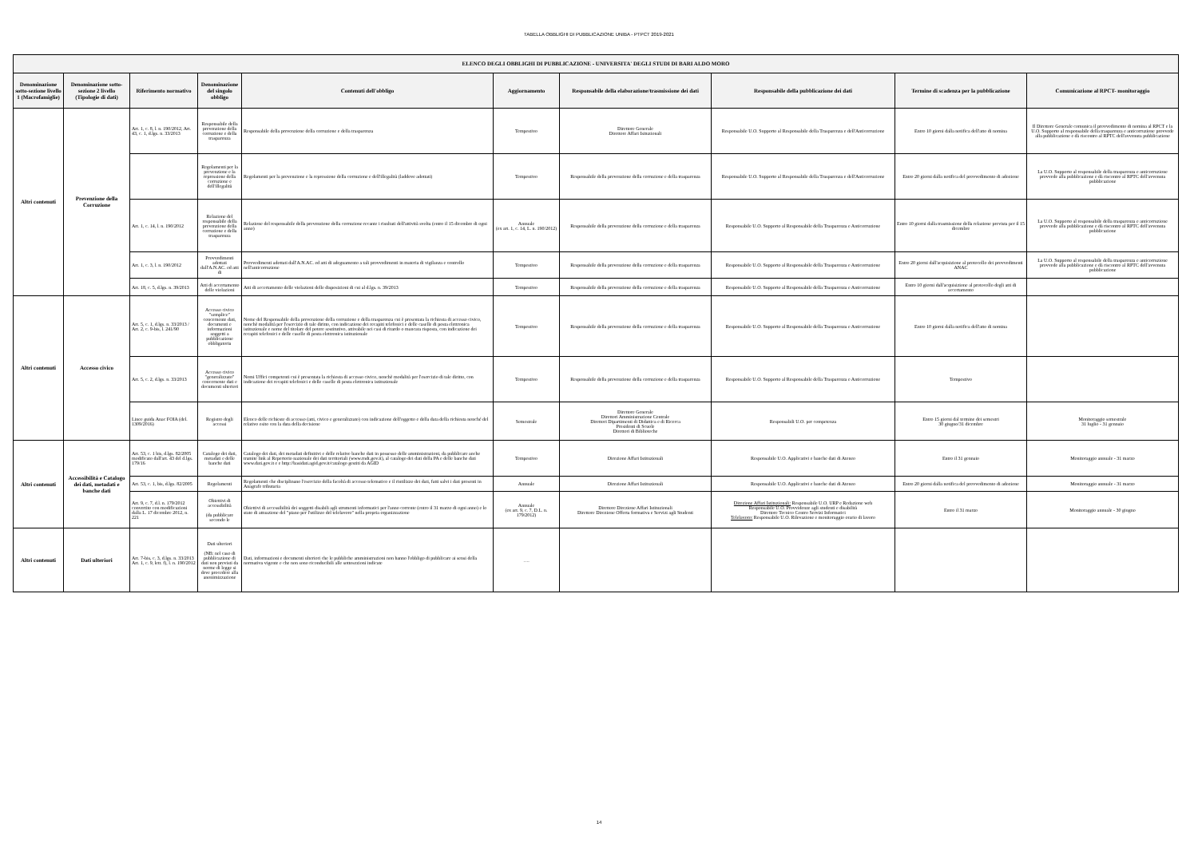TABELLA OBBLIGHI DI PUBBLICAZIONE UNIBA - PTPCT 2019-2021
| ELENCO DEGLI OBBLIGHI DI PUBBLICAZIONE - UNIVERSITA' DEGLI STUDI DI BARI ALDO MORO | | | | | | | | | |
| --- | --- | --- | --- | --- | --- | --- | --- | --- | --- |
| Denominazione sotto-sezione livello 1 (Macrofamiglie) | Denominazione sotto-sezione 2 livello (Tipologie di dati) | Riferimento normativo | Denominazione del singolo obbligo | Contenuti dell'obbligo | Aggiornamento | Responsabile della elaborazione/trasmissione dei dati | Responsabile della pubblicazione dei dati | Termine di scadenza per la pubblicazione | Comunicazione al RPCT- monitoraggio |
| Altri contenuti | Prevenzione della Corruzione | Art. 1, c. 8, l. n. 190/2012, Art. 43, c. 1, d.lgs. n. 33/2013 | Responsabile della prevenzione della corruzione e della trasparenza | Responsabile della prevenzione della corruzione e della trasparenza | Tempestivo | Direttore Generale Direttore Affari Isituzionali | Responsabile U.O. Supporto al Responsabile della Trasparenza e dell'Anticorruzione | Entro 10 giorni dalla notifica dell'atto di nomina | Il Direttore Generale comunica il provvedimento di nomina al RPCT e la U.O. Supporto al responsabile della trasparenza e anticorruzione provvede alla pubblicazione e dà riscontro al RPTC dell'avvenuta pubblicazione |
| | | | Regolamenti per la prevenzione e la repressione della corruzione e dell'illegalità | Regolamenti per la prevenzione e la repressione della corruzione e dell'illegalità (laddove adottati) | Tempestivo | Responsabile della prevenzione della corruzione e della trasparenza | Responsabile U.O. Supporto al Responsabile della Trasparenza e dell'Anticorruzione | Entro 20 giorni dalla notifica del provvedimento di adozione | La U.O. Supporto al responsabile della trasparenza e anticorruzione provvede alla pubblicazione e dà riscontro al RPTC dell'avvenuta pubblicazione |
| | | Art. 1, c. 14, l. n. 190/2012 | Relazione del responsabile della prevenzione della corruzione e della trasparenza | Relazione del responsabile della prevenzione della corruzione recante i risultati dell'attività svolta (entro il 15 dicembre di ogni anno) | Annuale (ex art. 1, c. 14, L. n. 190/2012) | Responsabile della prevenzione della corruzione e della trasparenza | Responsabile U.O. Supporto al Responsabile della Trasparenza e Anticorruzione | Entro 10 giorni dalla trasmissione della relazione prevista per il 15 dicembre | La U.O. Supporto al responsabile della trasparenza e anticorruzione provvede alla pubblicazione e dà riscontro al RPTC dell'avvenuta pubblicazione |
| | | Art. 1, c. 3, l. n. 190/2012 | Provvedimenti adottati dall'A.N.AC. ed atti di | Provvedimenti adottati dall'A.N.AC. ed atti di adeguamento a tali provvedimenti in materia di vigilanza e controllo nell'anticorruzione | Tempestivo | Responsabile della prevenzione della corruzione e della trasparenza | Responsabile U.O. Supporto al Responsabile della Trasparenza e Anticorruzione | Entro 20 giorni dall'acquisizione al protocollo dei provvedimenti ANAC | La U.O. Supporto al responsabile della trasparenza e anticorruzione provvede alla pubblicazione e dà riscontro al RPTC dell'avvenuta pubblicazione |
| | | Art. 18, c. 5, d.lgs. n. 39/2013 | Atti di accertamento delle violazioni | Atti di accertamento delle violazioni delle disposizioni di cui al d.lgs. n. 39/2013 | Tempestivo | Responsabile della prevenzione della corruzione e della trasparenza | Responsabile U.O. Supporto al Responsabile della Trasparenza e Anticorruzione | Entro 10 giorni dall'acquisizione al protocollo degli atti di accertamento | |
| Altri contenuti | Accesso civico | Art. 5, c. 1, d.lgs. n. 33/2013 / Art. 2, c. 9-bis, l. 241/90 | Accesso civico "semplice" concernente dati, documenti e informazioni soggetti a pubblicazione obbligatoria | Nome del Responsabile della prevenzione della corruzione e della trasparenza cui è presentata la richiesta di accesso civico, nonchè modalità per l'esercizio di tale diritto, con indicazione dei recapiti telefonici e delle caselle di posta elettronica istituzionale e nome del titolare del potere sostitutivo, attivabile nei casi di ritardo o mancata risposta, con indicazione dei recapiti telefonici e delle caselle di posta elettronica istituzionale | Tempestivo | Responsabile della prevenzione della corruzione e della trasparenza | Responsabile U.O. Supporto al Responsabile della Trasparenza e Anticorruzione | Entro 10 giorni dalla notifica dell'atto di nomina | |
| | | Art. 5, c. 2, d.lgs. n. 33/2013 | Accesso civico "generalizzato" concernente dati e documenti ulteriori | Nomi Uffici competenti cui è presentata la richiesta di accesso civico, nonchè modalità per l'esercizio di tale diritto, con indicazione dei recapiti telefonici e delle caselle di posta elettronica istituzionale | Tempestivo | Responsabile della prevenzione della corruzione e della trasparenza | Responsabile U.O. Supporto al Responsabile della Trasparenza e Anticorruzione | Tempestivo | |
| | | Linee guida Anac FOIA (del. 1309/2016) | Registro degli accessi | Elenco delle richieste di accesso (atti, civico e generalizzato) con indicazione dell'oggetto e della data della richiesta nonché del relativo esito con la data della decisione | Semestrale | Direttore Generale Direttori Amministrazione Centrale Direttori Dipartimenti di Didattica e di Ricerca Presidenti di Scuole Direttori di Biblioteche | Responsabili U.O. per competenza | Entro 15 giorni dal termine dei semestri 30 giugno/31 dicembre | Monitoraggio semestrale 31 luglio - 31 gennaio |
| Altri contenuti | Accessibilità e Catalogo dei dati, metadati e banche dati | Art. 53, c. 1 bis, d.lgs. 82/2005 modificato dall'art. 43 del d.lgs. 179/16 | Catalogo dei dati, metadati e delle banche dati | Catalogo dei dati, dei metadati definitivi e delle relative banche dati in possesso delle amministrazioni, da pubblicare anche tramite link al Repertorio nazionale dei dati territoriali (www.rndt.gov.it), al catalogo dei dati della PA e delle banche dati www.dati.gov.it e e http://basidati.agid.gov.it/catalogo gestiti da AGID | Tempestivo | Direzione Affari Istituzionali | Responsabile U.O. Applicativi e banche dati di Ateneo | Entro il 31 gennaio | Monitoraggio annuale - 31 marzo |
| | | Art. 53, c. 1, bis, d.lgs. 82/2005 | Regolamenti | Regolamenti che disciplinano l'esercizio della facoltà di accesso telematico e il riutilizzo dei dati, fatti salvi i dati presenti in Anagrafe tributaria | Annuale | Direzione Affari Istituzionali | Responsabile U.O. Applicativi e banche dati di Ateneo | Entro 20 giorni dalla notifica del provvedimento di adozione | Monitoraggio annuale - 31 marzo |
| | | Art. 9, c. 7, d.l. n. 179/2012 convertito con modificazioni dalla L. 17 dicembre 2012, n. 221 | Obiettivi di accessibilità (da pubblicare secondo le | Obiettivi di accessibilità dei soggetti disabili agli strumenti informatici per l'anno corrente (entro il 31 marzo di ogni anno) e lo stato di attuazione del "piano per l'utilizzo del telelavoro" nella propria organizzazione | Annuale (ex art. 9, c. 7, D.L. n. 179/2012) | Direttore Direzione Affari Istituzionali Direttore Direzione Offerta formativa e Servizi agli Studenti | Direzione Affari Istituzionali: Responsabile U.O. URP e Redazione web Responsabile U.O. Provvidenze agli studenti e disabilità Direttore Tecnico Centro Servizi Informatici Telelavoro: Responsabile U.O. Rilevazione e monitoraggio orario di lavoro | Entro il 31 marzo | Monitoraggio annuale - 30 giugno |
| Altri contenuti | Dati ulteriori | Art. 7-bis, c. 3, d.lgs. n. 33/2013 Art. 1, c. 9, lett. f), l. n. 190/2012 | Dati ulteriori (NB: nel caso di pubblicazione di dati non previsti da norme di legge si deve procedere alla anonimizzazione | Dati, informazioni e documenti ulteriori che le pubbliche amministrazioni non hanno l'obbligo di pubblicare ai sensi della normativa vigente e che non sono riconducibili alle sottosezioni indicate | …. | | | | |
14